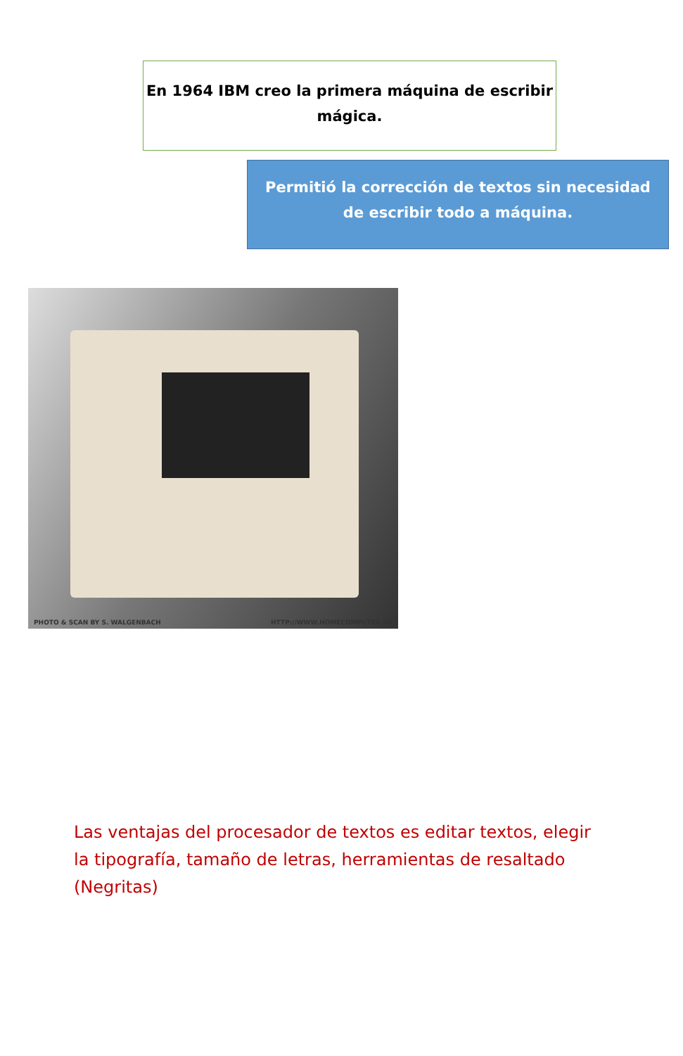En 1964 IBM creo la primera máquina de escribir mágica.
Permitió la corrección de textos sin necesidad de escribir todo a máquina.
PHOTO & SCAN BY S. WALGENBACH HTTP://WWW.HOMECOMPUTER.DE
Las ventajas del procesador de textos es editar textos, elegir la tipografía, tamaño de letras, herramientas de resaltado (Negritas)